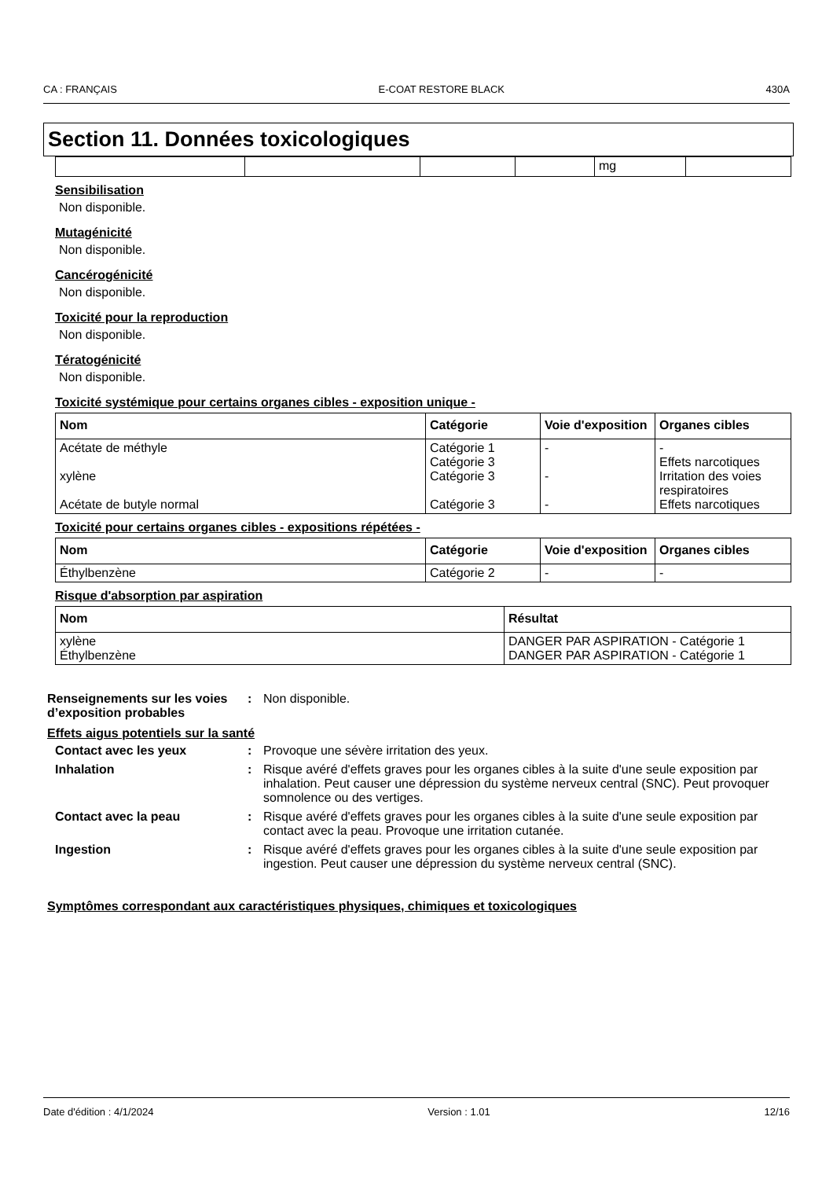CA : FRANÇAIS E-COAT RESTORE BLACK 430A
Section 11. Données toxicologiques
| | | | | mg | |
Sensibilisation
Non disponible.
Mutagénicité
Non disponible.
Cancérogénicité
Non disponible.
Toxicité pour la reproduction
Non disponible.
Tératogénicité
Non disponible.
Toxicité systémique pour certains organes cibles - exposition unique -
| Nom | Catégorie | Voie d'exposition | Organes cibles |
| --- | --- | --- | --- |
| Acétate de méthyle xylène Acétate de butyle normal | Catégorie 1 Catégorie 3 Catégorie 3 Catégorie 3 | - - - | - Effets narcotiques Irritation des voies respiratoires Effets narcotiques |
Toxicité pour certains organes cibles - expositions répétées -
| Nom | Catégorie | Voie d'exposition | Organes cibles |
| --- | --- | --- | --- |
| Éthylbenzène | Catégorie 2 | - | - |
Risque d'absorption par aspiration
| Nom | Résultat |
| --- | --- |
| xylène Éthylbenzène | DANGER PAR ASPIRATION - Catégorie 1 DANGER PAR ASPIRATION - Catégorie 1 |
Renseignements sur les voies d’exposition probables
: Non disponible.
Effets aigus potentiels sur la santé
Contact avec les yeux : Provoque une sévère irritation des yeux.
Inhalation : Risque avéré d'effets graves pour les organes cibles à la suite d'une seule exposition par inhalation. Peut causer une dépression du système nerveux central (SNC). Peut provoquer somnolence ou des vertiges.
Contact avec la peau : Risque avéré d'effets graves pour les organes cibles à la suite d'une seule exposition par contact avec la peau. Provoque une irritation cutanée.
Ingestion : Risque avéré d'effets graves pour les organes cibles à la suite d'une seule exposition par ingestion. Peut causer une dépression du système nerveux central (SNC).
Symptômes correspondant aux caractéristiques physiques, chimiques et toxicologiques
Date d'édition : 4/1/2024 Version : 1.01 12/16